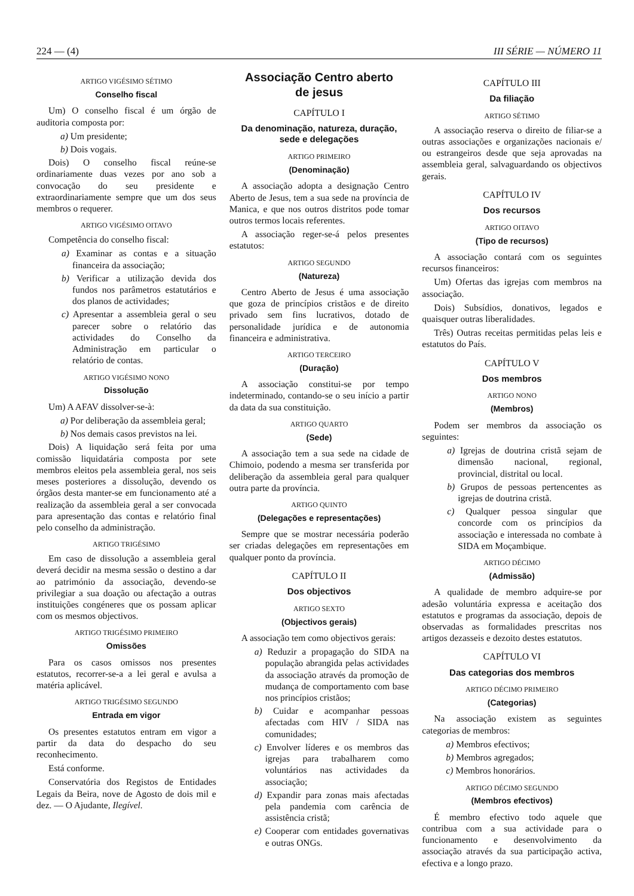224 — (4) III SÉRIE — NÚMERO 11
ARTIGO VIGÉSIMO SÉTIMO
Conselho fiscal
Um) O conselho fiscal é um órgão de auditoria composta por:
a) Um presidente;
b) Dois vogais.
Dois) O conselho fiscal reúne-se ordinariamente duas vezes por ano sob a convocação do seu presidente e extraordinariamente sempre que um dos seus membros o requerer.
ARTIGO VIGÉSIMO OITAVO
Competência do conselho fiscal:
a) Examinar as contas e a situação financeira da associação;
b) Verificar a utilização devida dos fundos nos parâmetros estatutários e dos planos de actividades;
c) Apresentar a assembleia geral o seu parecer sobre o relatório das actividades do Conselho da Administração em particular o relatório de contas.
ARTIGO VIGÉSIMO NONO
Dissolução
Um) A AFAV dissolver-se-à:
a) Por deliberação da assembleia geral;
b) Nos demais casos previstos na lei.
Dois) A liquidação será feita por uma comissão liquidatária composta por sete membros eleitos pela assembleia geral, nos seis meses posteriores a dissolução, devendo os órgãos desta manter-se em funcionamento até a realização da assembleia geral a ser convocada para apresentação das contas e relatório final pelo conselho da administração.
ARTIGO TRIGÉSIMO
Em caso de dissolução a assembleia geral deverá decidir na mesma sessão o destino a dar ao património da associação, devendo-se privilegiar a sua doação ou afectação a outras instituições congéneres que os possam aplicar com os mesmos objectivos.
ARTIGO TRIGÉSIMO PRIMEIRO
Omissões
Para os casos omissos nos presentes estatutos, recorrer-se-a a lei geral e avulsa a matéria aplicável.
ARTIGO TRIGÉSIMO SEGUNDO
Entrada em vigor
Os presentes estatutos entram em vigor a partir da data do despacho do seu reconhecimento.
Está conforme.
Conservatória dos Registos de Entidades Legais da Beira, nove de Agosto de dois mil e dez. — O Ajudante, Ilegível.
Associação Centro aberto
de jesus
CAPÍTULO I
Da denominação, natureza, duração,
sede e delegações
ARTIGO PRIMEIRO
(Denominação)
A associação adopta a designação Centro Aberto de Jesus, tem a sua sede na província de Manica, e que nos outros distritos pode tomar outros termos locais referentes.
A associação reger-se-á pelos presentes estatutos:
ARTIGO SEGUNDO
(Natureza)
Centro Aberto de Jesus é uma associação que goza de princípios cristãos e de direito privado sem fins lucrativos, dotado de personalidade jurídica e de autonomia financeira e administrativa.
ARTIGO TERCEIRO
(Duração)
A associação constitui-se por tempo indeterminado, contando-se o seu início a partir da data da sua constituição.
ARTIGO QUARTO
(Sede)
A associação tem a sua sede na cidade de Chimoio, podendo a mesma ser transferida por deliberação da assembleia geral para qualquer outra parte da província.
ARTIGO QUINTO
(Delegações e representações)
Sempre que se mostrar necessária poderão ser criadas delegações em representações em qualquer ponto da província.
CAPÍTULO II
Dos objectivos
ARTIGO SEXTO
(Objectivos gerais)
A associação tem como objectivos gerais:
a) Reduzir a propagação do SIDA na população abrangida pelas actividades da associação através da promoção de mudança de comportamento com base nos princípios cristãos;
b) Cuidar e acompanhar pessoas afectadas com HIV / SIDA nas comunidades;
c) Envolver líderes e os membros das igrejas para trabalharem como voluntários nas actividades da associação;
d) Expandir para zonas mais afectadas pela pandemia com carência de assistência cristã;
e) Cooperar com entidades governativas e outras ONGs.
CAPÍTULO III
Da filiação
ARTIGO SÉTIMO
A associação reserva o direito de filiar-se a outras associações e organizações nacionais e/ ou estrangeiros desde que seja aprovadas na assembleia geral, salvaguardando os objectivos gerais.
CAPÍTULO IV
Dos recursos
ARTIGO OITAVO
(Tipo de recursos)
A associação contará com os seguintes recursos financeiros:
Um) Ofertas das igrejas com membros na associação.
Dois) Subsídios, donativos, legados e quaisquer outras liberalidades.
Três) Outras receitas permitidas pelas leis e estatutos do País.
CAPÍTULO V
Dos membros
ARTIGO NONO
(Membros)
Podem ser membros da associação os seguintes:
a) Igrejas de doutrina cristã sejam de dimensão nacional, regional, provincial, distrital ou local.
b) Grupos de pessoas pertencentes as igrejas de doutrina cristã.
c) Qualquer pessoa singular que concorde com os princípios da associação e interessada no combate à SIDA em Moçambique.
ARTIGO DÉCIMO
(Admissão)
A qualidade de membro adquire-se por adesão voluntária expressa e aceitação dos estatutos e programas da associação, depois de observadas as formalidades prescritas nos artigos dezasseis e dezoito destes estatutos.
CAPÍTULO VI
Das categorias dos membros
ARTIGO DÉCIMO PRIMEIRO
(Categorias)
Na associação existem as seguintes categorias de membros:
a) Membros efectivos;
b) Membros agregados;
c) Membros honorários.
ARTIGO DÉCIMO SEGUNDO
(Membros efectivos)
É membro efectivo todo aquele que contribua com a sua actividade para o funcionamento e desenvolvimento da associação através da sua participação activa, efectiva e a longo prazo.